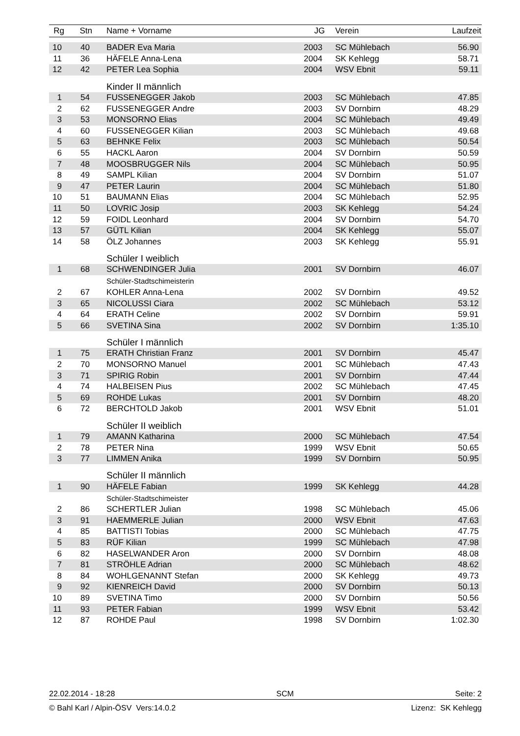| Rg | Stn | Name + Vorname | JG | Verein | Laufzeit |
| --- | --- | --- | --- | --- | --- |
| 10 | 40 | BADER Eva Maria | 2003 | SC Mühlebach | 56.90 |
| 11 | 36 | HÄFELE Anna-Lena | 2004 | SK Kehlegg | 58.71 |
| 12 | 42 | PETER Lea Sophia | 2004 | WSV Ebnit | 59.11 |
| | | Kinder II männlich | | | |
| 1 | 54 | FUSSENEGGER Jakob | 2003 | SC Mühlebach | 47.85 |
| 2 | 62 | FUSSENEGGER Andre | 2003 | SV Dornbirn | 48.29 |
| 3 | 53 | MONSORNO Elias | 2004 | SC Mühlebach | 49.49 |
| 4 | 60 | FUSSENEGGER Kilian | 2003 | SC Mühlebach | 49.68 |
| 5 | 63 | BEHNKE Felix | 2003 | SC Mühlebach | 50.54 |
| 6 | 55 | HACKL Aaron | 2004 | SV Dornbirn | 50.59 |
| 7 | 48 | MOOSBRUGGER Nils | 2004 | SC Mühlebach | 50.95 |
| 8 | 49 | SAMPL Kilian | 2004 | SV Dornbirn | 51.07 |
| 9 | 47 | PETER Laurin | 2004 | SC Mühlebach | 51.80 |
| 10 | 51 | BAUMANN Elias | 2004 | SC Mühlebach | 52.95 |
| 11 | 50 | LOVRIC Josip | 2003 | SK Kehlegg | 54.24 |
| 12 | 59 | FOIDL Leonhard | 2004 | SV Dornbirn | 54.70 |
| 13 | 57 | GÜTL Kilian | 2004 | SK Kehlegg | 55.07 |
| 14 | 58 | ÖLZ Johannes | 2003 | SK Kehlegg | 55.91 |
| | | Schüler I weiblich | | | |
| 1 | 68 | SCHWENDINGER Julia | 2001 | SV Dornbirn | 46.07 |
| | | Schüler-Stadtschimeisterin | | | |
| 2 | 67 | KOHLER Anna-Lena | 2002 | SV Dornbirn | 49.52 |
| 3 | 65 | NICOLUSSI Ciara | 2002 | SC Mühlebach | 53.12 |
| 4 | 64 | ERATH Celine | 2002 | SV Dornbirn | 59.91 |
| 5 | 66 | SVETINA Sina | 2002 | SV Dornbirn | 1:35.10 |
| | | Schüler I männlich | | | |
| 1 | 75 | ERATH Christian Franz | 2001 | SV Dornbirn | 45.47 |
| 2 | 70 | MONSORNO Manuel | 2001 | SC Mühlebach | 47.43 |
| 3 | 71 | SPIRIG Robin | 2001 | SV Dornbirn | 47.44 |
| 4 | 74 | HALBEISEN Pius | 2002 | SC Mühlebach | 47.45 |
| 5 | 69 | ROHDE Lukas | 2001 | SV Dornbirn | 48.20 |
| 6 | 72 | BERCHTOLD Jakob | 2001 | WSV Ebnit | 51.01 |
| | | Schüler II weiblich | | | |
| 1 | 79 | AMANN Katharina | 2000 | SC Mühlebach | 47.54 |
| 2 | 78 | PETER Nina | 1999 | WSV Ebnit | 50.65 |
| 3 | 77 | LIMMEN Anika | 1999 | SV Dornbirn | 50.95 |
| | | Schüler II männlich | | | |
| 1 | 90 | HÄFELE Fabian | 1999 | SK Kehlegg | 44.28 |
| | | Schüler-Stadtschimeister | | | |
| 2 | 86 | SCHERTLER Julian | 1998 | SC Mühlebach | 45.06 |
| 3 | 91 | HAEMMERLE Julian | 2000 | WSV Ebnit | 47.63 |
| 4 | 85 | BATTISTI Tobias | 2000 | SC Mühlebach | 47.75 |
| 5 | 83 | RÜF Kilian | 1999 | SC Mühlebach | 47.98 |
| 6 | 82 | HASELWANDER Aron | 2000 | SV Dornbirn | 48.08 |
| 7 | 81 | STRÖHLE Adrian | 2000 | SC Mühlebach | 48.62 |
| 8 | 84 | WOHLGENANNT Stefan | 2000 | SK Kehlegg | 49.73 |
| 9 | 92 | KIENREICH David | 2000 | SV Dornbirn | 50.13 |
| 10 | 89 | SVETINA Timo | 2000 | SV Dornbirn | 50.56 |
| 11 | 93 | PETER Fabian | 1999 | WSV Ebnit | 53.42 |
| 12 | 87 | ROHDE Paul | 1998 | SV Dornbirn | 1:02.30 |
22.02.2014 - 18:28 SCM Seite: 2
© Bahl Karl / Alpin-ÖSV Vers:14.0.2 Lizenz: SK Kehlegg